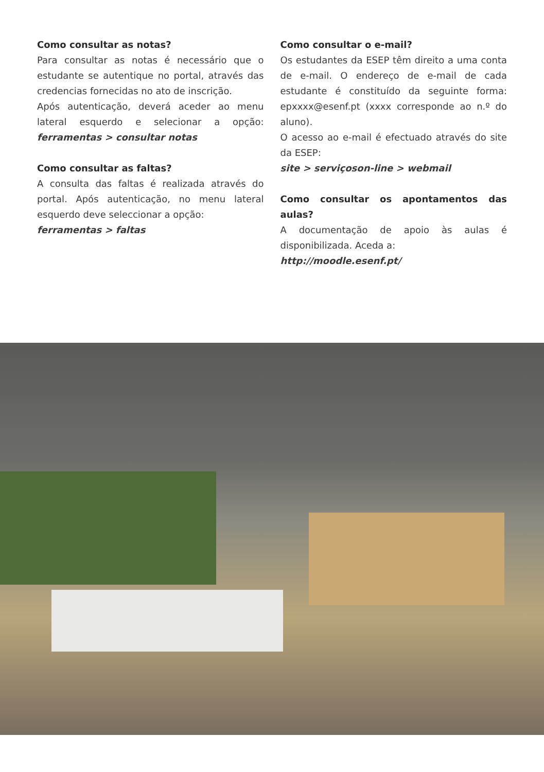Como consultar as notas?
Para consultar as notas é necessário que o estudante se autentique no portal, através das credencias fornecidas no ato de inscrição.
Após autenticação, deverá aceder ao menu lateral esquerdo e selecionar a opção: ferramentas > consultar notas
Como consultar as faltas?
A consulta das faltas é realizada através do portal. Após autenticação, no menu lateral esquerdo deve seleccionar a opção:
ferramentas > faltas
Como consultar o e-mail?
Os estudantes da ESEP têm direito a uma conta de e-mail. O endereço de e-mail de cada estudante é constituído da seguinte forma: epxxxx@esenf.pt (xxxx corresponde ao n.º do aluno).
O acesso ao e-mail é efectuado através do site da ESEP:
site > serviçoson-line > webmail
Como consultar os apontamentos das aulas?
A documentação de apoio às aulas é disponibilizada. Aceda a:
http://moodle.esenf.pt/